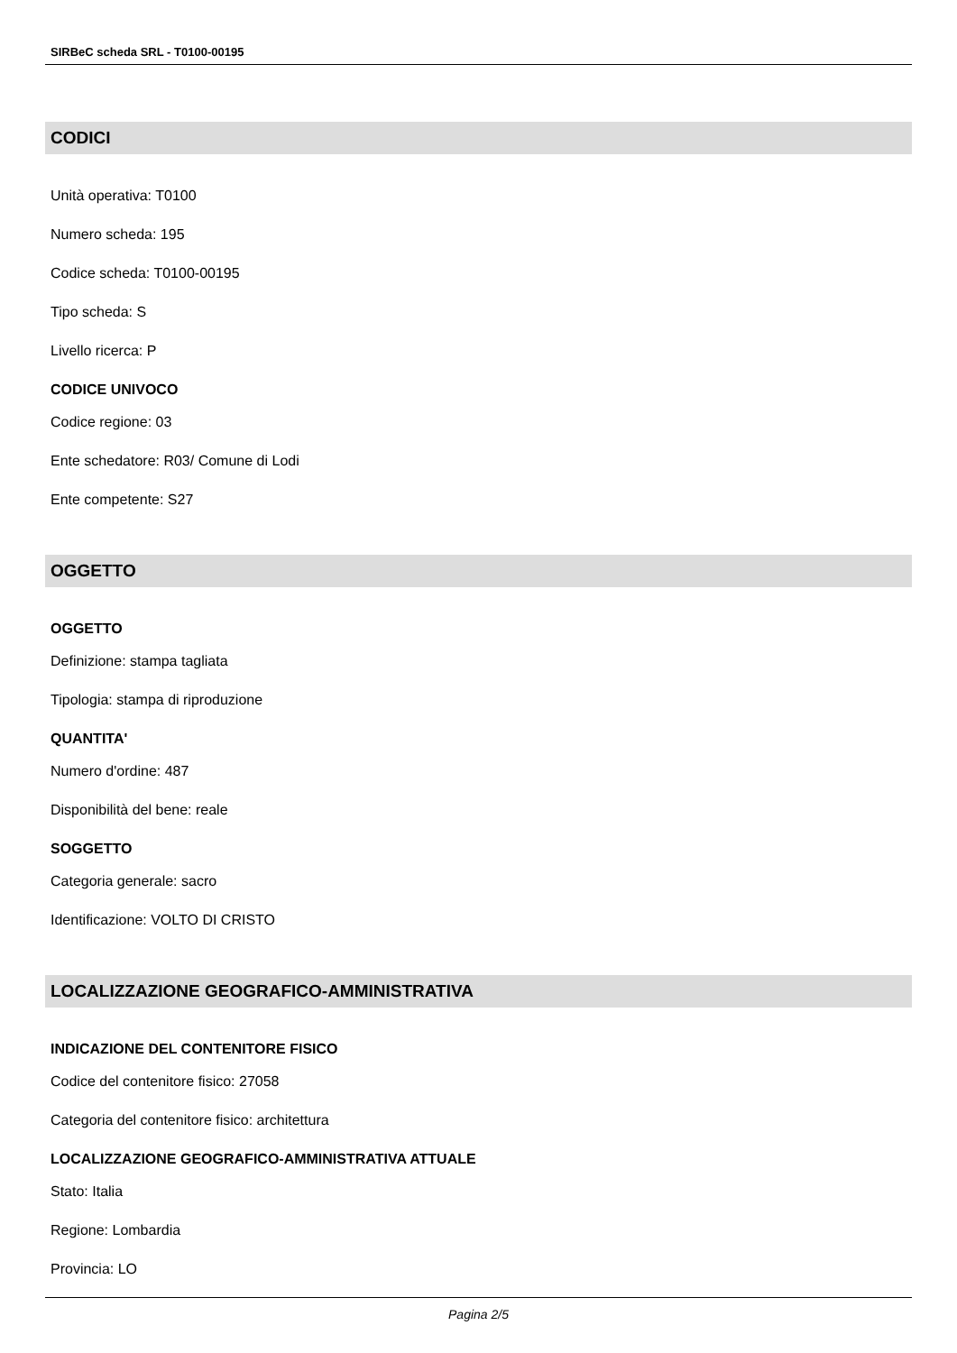SIRBeC scheda SRL - T0100-00195
CODICI
Unità operativa: T0100
Numero scheda: 195
Codice scheda: T0100-00195
Tipo scheda: S
Livello ricerca: P
CODICE UNIVOCO
Codice regione: 03
Ente schedatore: R03/ Comune di Lodi
Ente competente: S27
OGGETTO
OGGETTO
Definizione: stampa tagliata
Tipologia: stampa di riproduzione
QUANTITA'
Numero d'ordine: 487
Disponibilità del bene: reale
SOGGETTO
Categoria generale: sacro
Identificazione: VOLTO DI CRISTO
LOCALIZZAZIONE GEOGRAFICO-AMMINISTRATIVA
INDICAZIONE DEL CONTENITORE FISICO
Codice del contenitore fisico: 27058
Categoria del contenitore fisico: architettura
LOCALIZZAZIONE GEOGRAFICO-AMMINISTRATIVA ATTUALE
Stato: Italia
Regione: Lombardia
Provincia: LO
Pagina 2/5